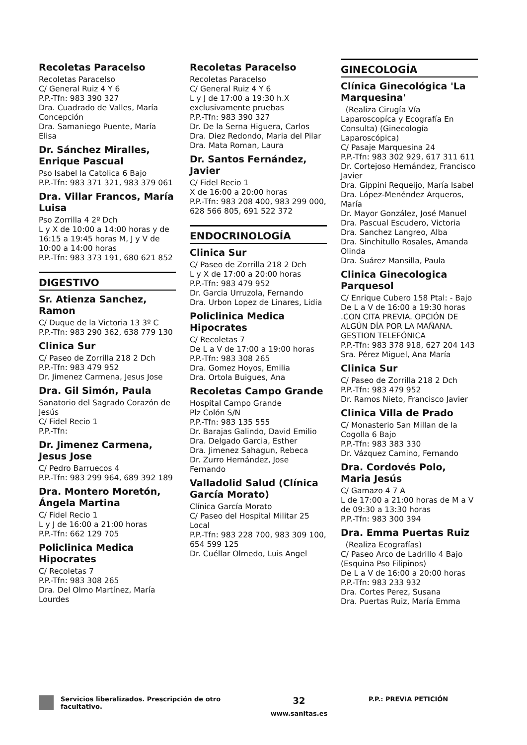Recoletas Paracelso
Recoletas Paracelso
C/ General Ruiz 4 Y 6
P.P.-Tfn: 983 390 327
Dra. Cuadrado de Valles, María Concepción
Dra. Samaniego Puente, María Elisa
Dr. Sánchez Miralles, Enrique Pascual
Pso Isabel la Catolica 6 Bajo
P.P.-Tfn: 983 371 321, 983 379 061
Dra. Villar Francos, María Luisa
Pso Zorrilla 4 2º Dch
L y X de 10:00 a 14:00 horas y de 16:15 a 19:45 horas M, J y V de 10:00 a 14:00 horas
P.P.-Tfn: 983 373 191, 680 621 852
DIGESTIVO
Sr. Atienza Sanchez, Ramon
C/ Duque de la Victoria 13 3º C
P.P.-Tfn: 983 290 362, 638 779 130
Clinica Sur
C/ Paseo de Zorrilla 218 2 Dch
P.P.-Tfn: 983 479 952
Dr. Jimenez Carmena, Jesus Jose
Dra. Gil Simón, Paula
Sanatorio del Sagrado Corazón de Jesús
C/ Fidel Recio 1
P.P.-Tfn:
Dr. Jimenez Carmena, Jesus Jose
C/ Pedro Barruecos 4
P.P.-Tfn: 983 299 964, 689 392 189
Dra. Montero Moretón, Ángela Martina
C/ Fidel Recio 1
L y J de 16:00 a 21:00 horas
P.P.-Tfn: 662 129 705
Policlinica Medica Hipocrates
C/ Recoletas 7
P.P.-Tfn: 983 308 265
Dra. Del Olmo Martínez, María Lourdes
Recoletas Paracelso
Recoletas Paracelso
C/ General Ruiz 4 Y 6
L y J de 17:00 a 19:30 h.X exclusivamente pruebas
P.P.-Tfn: 983 390 327
Dr. De la Serna Higuera, Carlos
Dra. Diez Redondo, Maria del Pilar
Dra. Mata Roman, Laura
Dr. Santos Fernández, Javier
C/ Fidel Recio 1
X de 16:00 a 20:00 horas
P.P.-Tfn: 983 208 400, 983 299 000, 628 566 805, 691 522 372
ENDOCRINOLOGÍA
Clinica Sur
C/ Paseo de Zorrilla 218 2 Dch
L y X de 17:00 a 20:00 horas
P.P.-Tfn: 983 479 952
Dr. Garcia Urruzola, Fernando
Dra. Urbon Lopez de Linares, Lidia
Policlinica Medica Hipocrates
C/ Recoletas 7
De L a V de 17:00 a 19:00 horas
P.P.-Tfn: 983 308 265
Dra. Gomez Hoyos, Emilia
Dra. Ortola Buigues, Ana
Recoletas Campo Grande
Hospital Campo Grande
Plz Colón S/N
P.P.-Tfn: 983 135 555
Dr. Barajas Galindo, David Emilio
Dra. Delgado Garcia, Esther
Dra. Jimenez Sahagun, Rebeca
Dr. Zurro Hernández, Jose Fernando
Valladolid Salud (Clínica García Morato)
Clínica García Morato
C/ Paseo del Hospital Militar 25 Local
P.P.-Tfn: 983 228 700, 983 309 100, 654 599 125
Dr. Cuéllar Olmedo, Luis Angel
GINECOLOGÍA
Clínica Ginecológica 'La Marquesina'
(Realiza Cirugía Vía Laparoscopíca y Ecografía En Consulta) (Ginecología Laparoscópica)
C/ Pasaje Marquesina 24
P.P.-Tfn: 983 302 929, 617 311 611
Dr. Cortejoso Hernández, Francisco Javier
Dra. Gippini Requeijo, María Isabel
Dra. López-Menéndez Arqueros, María
Dr. Mayor González, José Manuel
Dra. Pascual Escudero, Victoria
Dra. Sanchez Langreo, Alba
Dra. Sinchitullo Rosales, Amanda Olinda
Dra. Suárez Mansilla, Paula
Clinica Ginecologica Parquesol
C/ Enrique Cubero 158 Ptal: - Bajo
De L a V de 16:00 a 19:30 horas .CON CITA PREVIA. OPCIÓN DE ALGÚN DÍA POR LA MAÑANA. GESTION TELEFÓNICA
P.P.-Tfn: 983 378 918, 627 204 143
Sra. Pérez Miguel, Ana María
Clinica Sur
C/ Paseo de Zorrilla 218 2 Dch
P.P.-Tfn: 983 479 952
Dr. Ramos Nieto, Francisco Javier
Clinica Villa de Prado
C/ Monasterio San Millan de la Cogolla 6 Bajo
P.P.-Tfn: 983 383 330
Dr. Vázquez Camino, Fernando
Dra. Cordovés Polo, Maria Jesús
C/ Gamazo 4 7 A
L de 17:00 a 21:00 horas de M a V de 09:30 a 13:30 horas
P.P.-Tfn: 983 300 394
Dra. Emma Puertas Ruiz
(Realiza Ecografías)
C/ Paseo Arco de Ladrillo 4 Bajo (Esquina Pso Filipinos)
De L a V de 16:00 a 20:00 horas
P.P.-Tfn: 983 233 932
Dra. Cortes Perez, Susana
Dra. Puertas Ruiz, María Emma
Servicios liberalizados. Prescripción de otro facultativo.
32
www.sanitas.es
P.P.: PREVIA PETICIÓN